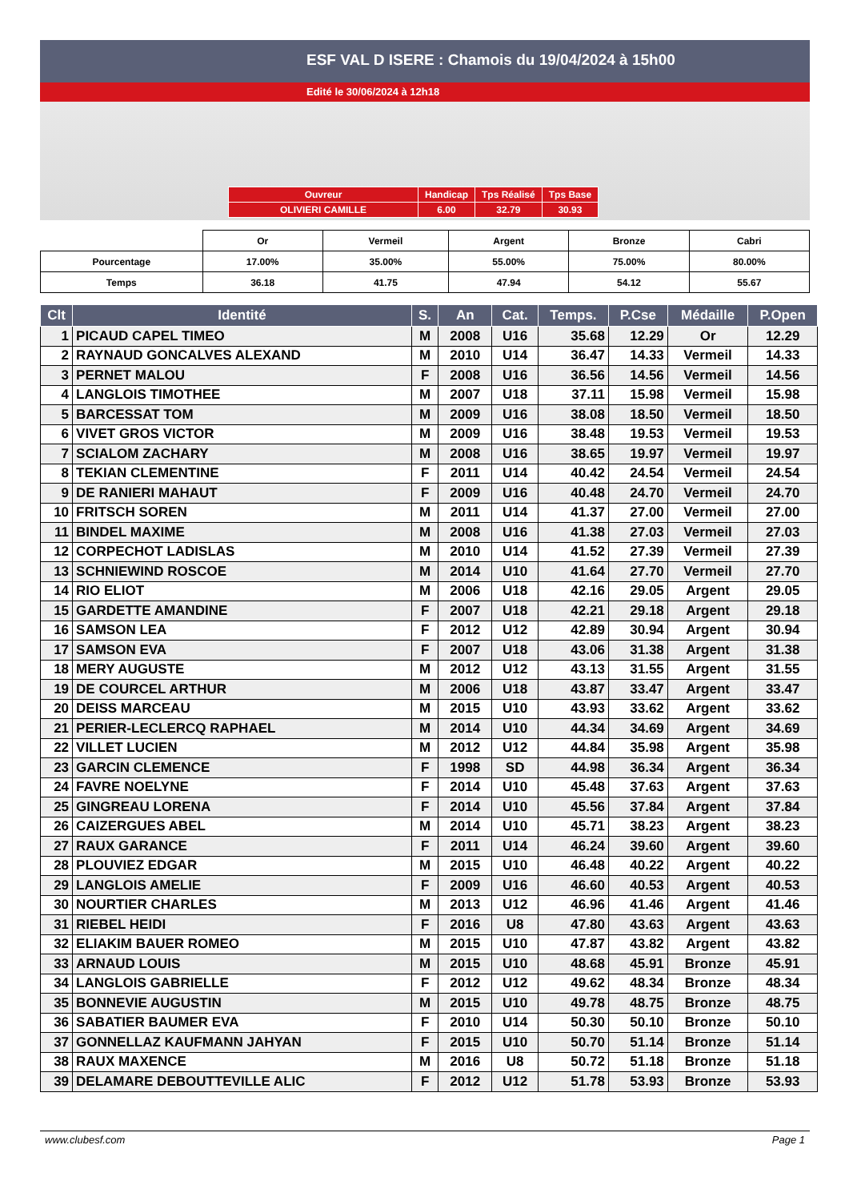ESF VAL D ISERE : Chamois du 19/04/2024 à 15h00
Edité le 30/06/2024 à 12h18
| Ouvreur | Handicap | Tps Réalisé | Tps Base |
| OLIVIERI CAMILLE | 6.00 | 32.79 | 30.93 |
| | Or | Vermeil | Argent | Bronze | Cabri |
| Pourcentage | 17.00% | 35.00% | 55.00% | 75.00% | 80.00% |
| Temps | 36.18 | 41.75 | 47.94 | 54.12 | 55.67 |
| Clt | Identité | S. | An | Cat. | Temps. | P.Cse | Médaille | P.Open |
| --- | --- | --- | --- | --- | --- | --- | --- | --- |
| 1 | PICAUD CAPEL TIMEO | M | 2008 | U16 | 35.68 | 12.29 | Or | 12.29 |
| 2 | RAYNAUD GONCALVES ALEXAND | M | 2010 | U14 | 36.47 | 14.33 | Vermeil | 14.33 |
| 3 | PERNET MALOU | F | 2008 | U16 | 36.56 | 14.56 | Vermeil | 14.56 |
| 4 | LANGLOIS TIMOTHEE | M | 2007 | U18 | 37.11 | 15.98 | Vermeil | 15.98 |
| 5 | BARCESSAT TOM | M | 2009 | U16 | 38.08 | 18.50 | Vermeil | 18.50 |
| 6 | VIVET GROS VICTOR | M | 2009 | U16 | 38.48 | 19.53 | Vermeil | 19.53 |
| 7 | SCIALOM ZACHARY | M | 2008 | U16 | 38.65 | 19.97 | Vermeil | 19.97 |
| 8 | TEKIAN CLEMENTINE | F | 2011 | U14 | 40.42 | 24.54 | Vermeil | 24.54 |
| 9 | DE RANIERI MAHAUT | F | 2009 | U16 | 40.48 | 24.70 | Vermeil | 24.70 |
| 10 | FRITSCH SOREN | M | 2011 | U14 | 41.37 | 27.00 | Vermeil | 27.00 |
| 11 | BINDEL MAXIME | M | 2008 | U16 | 41.38 | 27.03 | Vermeil | 27.03 |
| 12 | CORPECHOT LADISLAS | M | 2010 | U14 | 41.52 | 27.39 | Vermeil | 27.39 |
| 13 | SCHNIEWIND ROSCOE | M | 2014 | U10 | 41.64 | 27.70 | Vermeil | 27.70 |
| 14 | RIO ELIOT | M | 2006 | U18 | 42.16 | 29.05 | Argent | 29.05 |
| 15 | GARDETTE AMANDINE | F | 2007 | U18 | 42.21 | 29.18 | Argent | 29.18 |
| 16 | SAMSON LEA | F | 2012 | U12 | 42.89 | 30.94 | Argent | 30.94 |
| 17 | SAMSON EVA | F | 2007 | U18 | 43.06 | 31.38 | Argent | 31.38 |
| 18 | MERY AUGUSTE | M | 2012 | U12 | 43.13 | 31.55 | Argent | 31.55 |
| 19 | DE COURCEL ARTHUR | M | 2006 | U18 | 43.87 | 33.47 | Argent | 33.47 |
| 20 | DEISS MARCEAU | M | 2015 | U10 | 43.93 | 33.62 | Argent | 33.62 |
| 21 | PERIER-LECLERCQ RAPHAEL | M | 2014 | U10 | 44.34 | 34.69 | Argent | 34.69 |
| 22 | VILLET LUCIEN | M | 2012 | U12 | 44.84 | 35.98 | Argent | 35.98 |
| 23 | GARCIN CLEMENCE | F | 1998 | SD | 44.98 | 36.34 | Argent | 36.34 |
| 24 | FAVRE NOELYNE | F | 2014 | U10 | 45.48 | 37.63 | Argent | 37.63 |
| 25 | GINGREAU LORENA | F | 2014 | U10 | 45.56 | 37.84 | Argent | 37.84 |
| 26 | CAIZERGUES ABEL | M | 2014 | U10 | 45.71 | 38.23 | Argent | 38.23 |
| 27 | RAUX GARANCE | F | 2011 | U14 | 46.24 | 39.60 | Argent | 39.60 |
| 28 | PLOUVIEZ EDGAR | M | 2015 | U10 | 46.48 | 40.22 | Argent | 40.22 |
| 29 | LANGLOIS AMELIE | F | 2009 | U16 | 46.60 | 40.53 | Argent | 40.53 |
| 30 | NOURTIER CHARLES | M | 2013 | U12 | 46.96 | 41.46 | Argent | 41.46 |
| 31 | RIEBEL HEIDI | F | 2016 | U8 | 47.80 | 43.63 | Argent | 43.63 |
| 32 | ELIAKIM BAUER ROMEO | M | 2015 | U10 | 47.87 | 43.82 | Argent | 43.82 |
| 33 | ARNAUD LOUIS | M | 2015 | U10 | 48.68 | 45.91 | Bronze | 45.91 |
| 34 | LANGLOIS GABRIELLE | F | 2012 | U12 | 49.62 | 48.34 | Bronze | 48.34 |
| 35 | BONNEVIE AUGUSTIN | M | 2015 | U10 | 49.78 | 48.75 | Bronze | 48.75 |
| 36 | SABATIER BAUMER EVA | F | 2010 | U14 | 50.30 | 50.10 | Bronze | 50.10 |
| 37 | GONNELLAZ KAUFMANN JAHYAN | F | 2015 | U10 | 50.70 | 51.14 | Bronze | 51.14 |
| 38 | RAUX MAXENCE | M | 2016 | U8 | 50.72 | 51.18 | Bronze | 51.18 |
| 39 | DELAMARE DEBOUTTEVILLE ALIC | F | 2012 | U12 | 51.78 | 53.93 | Bronze | 53.93 |
www.clubesf.com Page 1